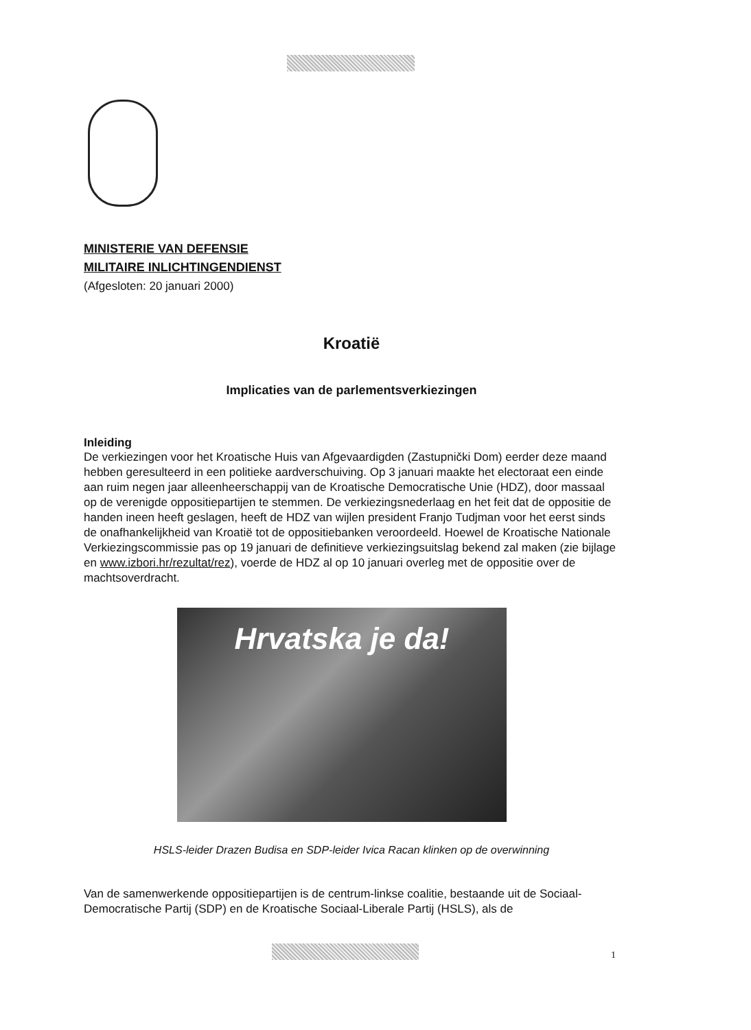MINISTERIE VAN DEFENSIE
MILITAIRE INLICHTINGENDIENST
(Afgesloten: 20 januari 2000)
Kroatië
Implicaties van de parlementsverkiezingen
Inleiding
De verkiezingen voor het Kroatische Huis van Afgevaardigden (Zastupnički Dom) eerder deze maand hebben geresulteerd in een politieke aardverschuiving. Op 3 januari maakte het electoraat een einde aan ruim negen jaar alleenheerschappij van de Kroatische Democratische Unie (HDZ), door massaal op de verenigde oppositiepartijen te stemmen. De verkiezingsnederlaag en het feit dat de oppositie de handen ineen heeft geslagen, heeft de HDZ van wijlen president Franjo Tudjman voor het eerst sinds de onafhankelijkheid van Kroatië tot de oppositiebanken veroordeeld. Hoewel de Kroatische Nationale Verkiezingscommissie pas op 19 januari de definitieve verkiezingsuitslag bekend zal maken (zie bijlage en www.izbori.hr/rezultat/rez), voerde de HDZ al op 10 januari overleg met de oppositie over de machtsoverdracht.
Hrvatska je da!
HSLS-leider Drazen Budisa en SDP-leider Ivica Racan klinken op de overwinning
Van de samenwerkende oppositiepartijen is de centrum-linkse coalitie, bestaande uit de Sociaal-Democratische Partij (SDP) en de Kroatische Sociaal-Liberale Partij (HSLS), als de
1